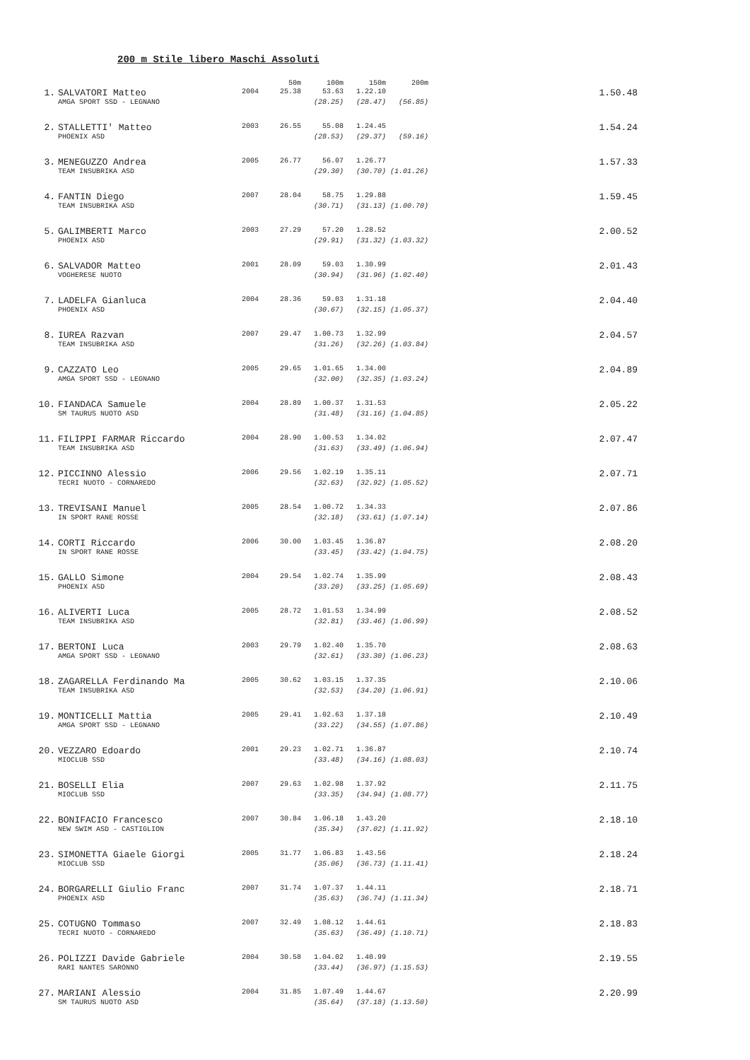200 m Stile libero Maschi Assoluti
| | | | 50m | 100m | 150m | 200m | |
| --- | --- | --- | --- | --- | --- | --- | --- |
| 1. | SALVATORI Matteo | 2004 | 25.38 | 53.63 | 1.22.10 | | 1.50.48 |
| | AMGA SPORT SSD - LEGNANO | | | (28.25) | (28.47) | (56.85) | |
| 2. | STALLETTI' Matteo | 2003 | 26.55 | 55.08 | 1.24.45 | | 1.54.24 |
| | PHOENIX ASD | | | (28.53) | (29.37) | (59.16) | |
| 3. | MENEGUZZO Andrea | 2005 | 26.77 | 56.07 | 1.26.77 | | 1.57.33 |
| | TEAM INSUBRIKA ASD | | | (29.30) | (30.70) | (1.01.26) | |
| 4. | FANTIN Diego | 2007 | 28.04 | 58.75 | 1.29.88 | | 1.59.45 |
| | TEAM INSUBRIKA ASD | | | (30.71) | (31.13) | (1.00.70) | |
| 5. | GALIMBERTI Marco | 2003 | 27.29 | 57.20 | 1.28.52 | | 2.00.52 |
| | PHOENIX ASD | | | (29.91) | (31.32) | (1.03.32) | |
| 6. | SALVADOR Matteo | 2001 | 28.09 | 59.03 | 1.30.99 | | 2.01.43 |
| | VOGHERESE NUOTO | | | (30.94) | (31.96) | (1.02.40) | |
| 7. | LADELFA Gianluca | 2004 | 28.36 | 59.03 | 1.31.18 | | 2.04.40 |
| | PHOENIX ASD | | | (30.67) | (32.15) | (1.05.37) | |
| 8. | IUREA Razvan | 2007 | 29.47 | 1.00.73 | 1.32.99 | | 2.04.57 |
| | TEAM INSUBRIKA ASD | | | (31.26) | (32.26) | (1.03.84) | |
| 9. | CAZZATO Leo | 2005 | 29.65 | 1.01.65 | 1.34.00 | | 2.04.89 |
| | AMGA SPORT SSD - LEGNANO | | | (32.00) | (32.35) | (1.03.24) | |
| 10. | FIANDACA Samuele | 2004 | 28.89 | 1.00.37 | 1.31.53 | | 2.05.22 |
| | SM TAURUS NUOTO ASD | | | (31.48) | (31.16) | (1.04.85) | |
| 11. | FILIPPI FARMAR Riccardo | 2004 | 28.90 | 1.00.53 | 1.34.02 | | 2.07.47 |
| | TEAM INSUBRIKA ASD | | | (31.63) | (33.49) | (1.06.94) | |
| 12. | PICCINNO Alessio | 2006 | 29.56 | 1.02.19 | 1.35.11 | | 2.07.71 |
| | TECRI NUOTO - CORNAREDO | | | (32.63) | (32.92) | (1.05.52) | |
| 13. | TREVISANI Manuel | 2005 | 28.54 | 1.00.72 | 1.34.33 | | 2.07.86 |
| | IN SPORT RANE ROSSE | | | (32.18) | (33.61) | (1.07.14) | |
| 14. | CORTI Riccardo | 2006 | 30.00 | 1.03.45 | 1.36.87 | | 2.08.20 |
| | IN SPORT RANE ROSSE | | | (33.45) | (33.42) | (1.04.75) | |
| 15. | GALLO Simone | 2004 | 29.54 | 1.02.74 | 1.35.99 | | 2.08.43 |
| | PHOENIX ASD | | | (33.20) | (33.25) | (1.05.69) | |
| 16. | ALIVERTI Luca | 2005 | 28.72 | 1.01.53 | 1.34.99 | | 2.08.52 |
| | TEAM INSUBRIKA ASD | | | (32.81) | (33.46) | (1.06.99) | |
| 17. | BERTONI Luca | 2003 | 29.79 | 1.02.40 | 1.35.70 | | 2.08.63 |
| | AMGA SPORT SSD - LEGNANO | | | (32.61) | (33.30) | (1.06.23) | |
| 18. | ZAGARELLA Ferdinando Ma | 2005 | 30.62 | 1.03.15 | 1.37.35 | | 2.10.06 |
| | TEAM INSUBRIKA ASD | | | (32.53) | (34.20) | (1.06.91) | |
| 19. | MONTICELLI Mattia | 2005 | 29.41 | 1.02.63 | 1.37.18 | | 2.10.49 |
| | AMGA SPORT SSD - LEGNANO | | | (33.22) | (34.55) | (1.07.86) | |
| 20. | VEZZARO Edoardo | 2001 | 29.23 | 1.02.71 | 1.36.87 | | 2.10.74 |
| | MIOCLUB SSD | | | (33.48) | (34.16) | (1.08.03) | |
| 21. | BOSELLI Elia | 2007 | 29.63 | 1.02.98 | 1.37.92 | | 2.11.75 |
| | MIOCLUB SSD | | | (33.35) | (34.94) | (1.08.77) | |
| 22. | BONIFACIO Francesco | 2007 | 30.84 | 1.06.18 | 1.43.20 | | 2.18.10 |
| | NEW SWIM ASD - CASTIGLION | | | (35.34) | (37.02) | (1.11.92) | |
| 23. | SIMONETTA Giaele Giorgi | 2005 | 31.77 | 1.06.83 | 1.43.56 | | 2.18.24 |
| | MIOCLUB SSD | | | (35.06) | (36.73) | (1.11.41) | |
| 24. | BORGARELLI Giulio Franc | 2007 | 31.74 | 1.07.37 | 1.44.11 | | 2.18.71 |
| | PHOENIX ASD | | | (35.63) | (36.74) | (1.11.34) | |
| 25. | COTUGNO Tommaso | 2007 | 32.49 | 1.08.12 | 1.44.61 | | 2.18.83 |
| | TECRI NUOTO - CORNAREDO | | | (35.63) | (36.49) | (1.10.71) | |
| 26. | POLIZZI Davide Gabriele | 2004 | 30.58 | 1.04.02 | 1.40.99 | | 2.19.55 |
| | RARI NANTES SARONNO | | | (33.44) | (36.97) | (1.15.53) | |
| 27. | MARIANI Alessio | 2004 | 31.85 | 1.07.49 | 1.44.67 | | 2.20.99 |
| | SM TAURUS NUOTO ASD | | | (35.64) | (37.18) | (1.13.50) | |